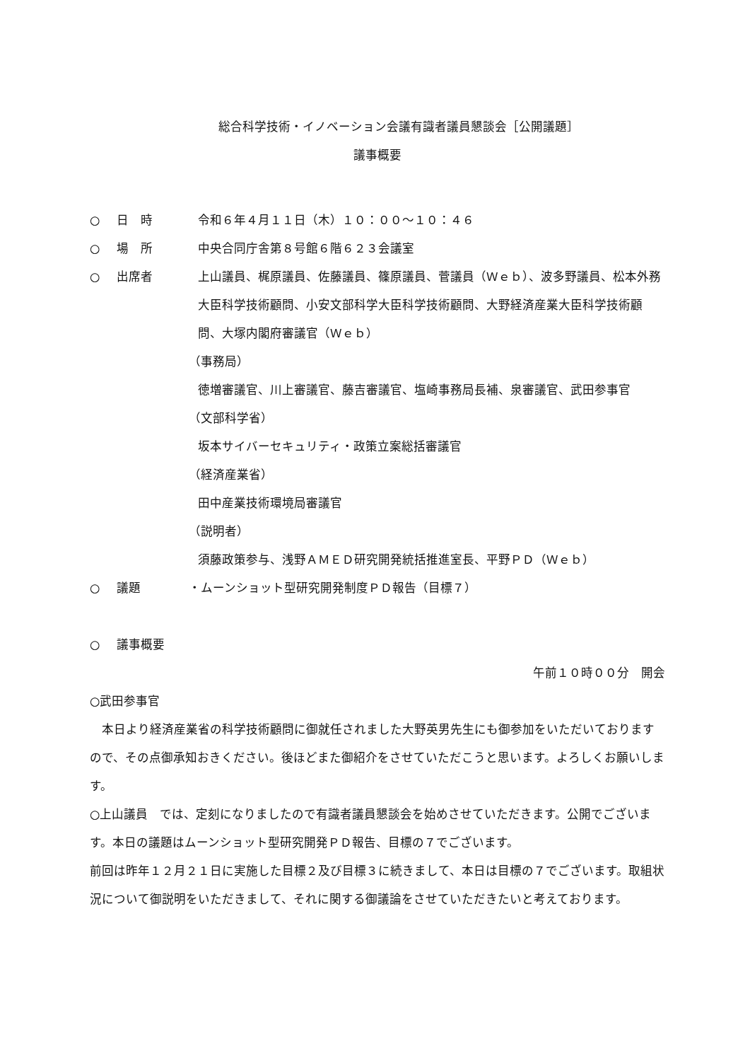総合科学技術・イノベーション会議有識者議員懇談会［公開議題］
議事概要
○ 日　時 令和６年４月１１日（木）１０：００～１０：４６
○ 場　所 中央合同庁舎第８号館６階６２３会議室
○ 出席者 上山議員、梶原議員、佐藤議員、篠原議員、菅議員（Ｗｅｂ）、波多野議員、松本外務大臣科学技術顧問、小安文部科学大臣科学技術顧問、大野経済産業大臣科学技術顧問、大塚内閣府審議官（Ｗｅｂ）
（事務局）
徳増審議官、川上審議官、藤吉審議官、塩崎事務局長補、泉審議官、武田参事官
（文部科学省）
坂本サイバーセキュリティ・政策立案総括審議官
（経済産業省）
田中産業技術環境局審議官
（説明者）
須藤政策参与、浅野ＡＭＥＤ研究開発統括推進室長、平野ＰＤ（Ｗｅｂ）
○ 議題 ・ムーンショット型研究開発制度ＰＤ報告（目標７）
○ 議事概要
午前１０時００分　開会
○武田参事官
　本日より経済産業省の科学技術顧問に御就任されました大野英男先生にも御参加をいただいておりますので、その点御承知おきください。後ほどまた御紹介をさせていただこうと思います。よろしくお願いします。
○上山議員　では、定刻になりましたので有識者議員懇談会を始めさせていただきます。公開でございます。本日の議題はムーンショット型研究開発ＰＤ報告、目標の７でございます。
前回は昨年１２月２１日に実施した目標２及び目標３に続きまして、本日は目標の７でございます。取組状況について御説明をいただきまして、それに関する御議論をさせていただきたいと考えております。